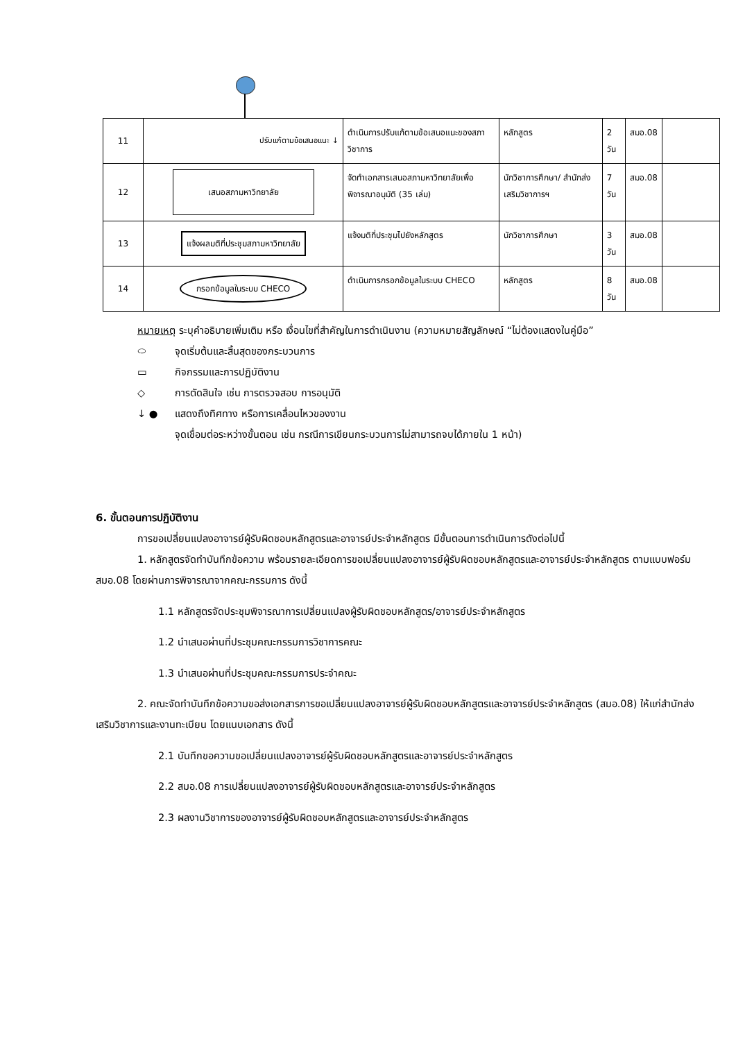| 11 | ปรับแก้ตามข้อเสนอแนะ ↓ | ดำเนินการปรับแก้ตามข้อเสนอแนะของสภาวิชาการ | หลักสูตร | 2 วัน | สมอ.08 | |
| 12 | เสนอสภามหาวิทยาลัย | จัดทำเอกสารเสนอสภามหาวิทยาลัยเพื่อพิจารณาอนุมัติ (35 เล่ม) | นักวิชาการศึกษา/ สำนักส่งเสริมวิชาการฯ | 7 วัน | สมอ.08 | |
| 13 | แจ้งผลมติที่ประชุมสภามหาวิทยาลัย | แจ้งมติที่ประชุมไปยังหลักสูตร | นักวิชาการศึกษา | 3 วัน | สมอ.08 | |
| 14 | กรอกข้อมูลในระบบ CHECO | ดำเนินการกรอกข้อมูลในระบบ CHECO | หลักสูตร | 8 วัน | สมอ.08 | |
หมายเหตุ ระบุคำอธิบายเพิ่มเติม หรือ เงื่อนไขที่สำคัญในการดำเนินงาน (ความหมายสัญลักษณ์ “ไม่ต้องแสดงในคู่มือ”
⬭ จุดเริ่มต้นและสิ้นสุดของกระบวนการ
▭ กิจกรรมและการปฏิบัติงาน
◇ การตัดสินใจ เช่น การตรวจสอบ การอนุมัติ
↓ ● แสดงถึงทิศทาง หรือการเคลื่อนไหวของงาน
จุดเชื่อมต่อระหว่างขั้นตอน เช่น กรณีการเขียนกระบวนการไม่สามารถจบได้ภายใน 1 หน้า)
6. ขั้นตอนการปฏิบัติงาน
การขอเปลี่ยนแปลงอาจารย์ผู้รับผิดชอบหลักสูตรและอาจารย์ประจำหลักสูตร มีขั้นตอนการดำเนินการดังต่อไปนี้
1. หลักสูตรจัดทำบันทึกข้อความ พร้อมรายละเอียดการขอเปลี่ยนแปลงอาจารย์ผู้รับผิดชอบหลักสูตรและอาจารย์ประจำหลักสูตร ตามแบบฟอร์ม สมอ.08 โดยผ่านการพิจารณาจากคณะกรรมการ ดังนี้
1.1 หลักสูตรจัดประชุมพิจารณาการเปลี่ยนแปลงผู้รับผิดชอบหลักสูตร/อาจารย์ประจำหลักสูตร
1.2 นำเสนอผ่านที่ประชุมคณะกรรมการวิชาการคณะ
1.3 นำเสนอผ่านที่ประชุมคณะกรรมการประจำคณะ
2. คณะจัดทำบันทึกข้อความขอส่งเอกสารการขอเปลี่ยนแปลงอาจารย์ผู้รับผิดชอบหลักสูตรและอาจารย์ประจำหลักสูตร (สมอ.08) ให้แก่สำนักส่งเสริมวิชาการและงานทะเบียน โดยแนบเอกสาร ดังนี้
2.1 บันทึกขอความขอเปลี่ยนแปลงอาจารย์ผู้รับผิดชอบหลักสูตรและอาจารย์ประจำหลักสูตร
2.2 สมอ.08 การเปลี่ยนแปลงอาจารย์ผู้รับผิดชอบหลักสูตรและอาจารย์ประจำหลักสูตร
2.3 ผลงานวิชาการของอาจารย์ผู้รับผิดชอบหลักสูตรและอาจารย์ประจำหลักสูตร